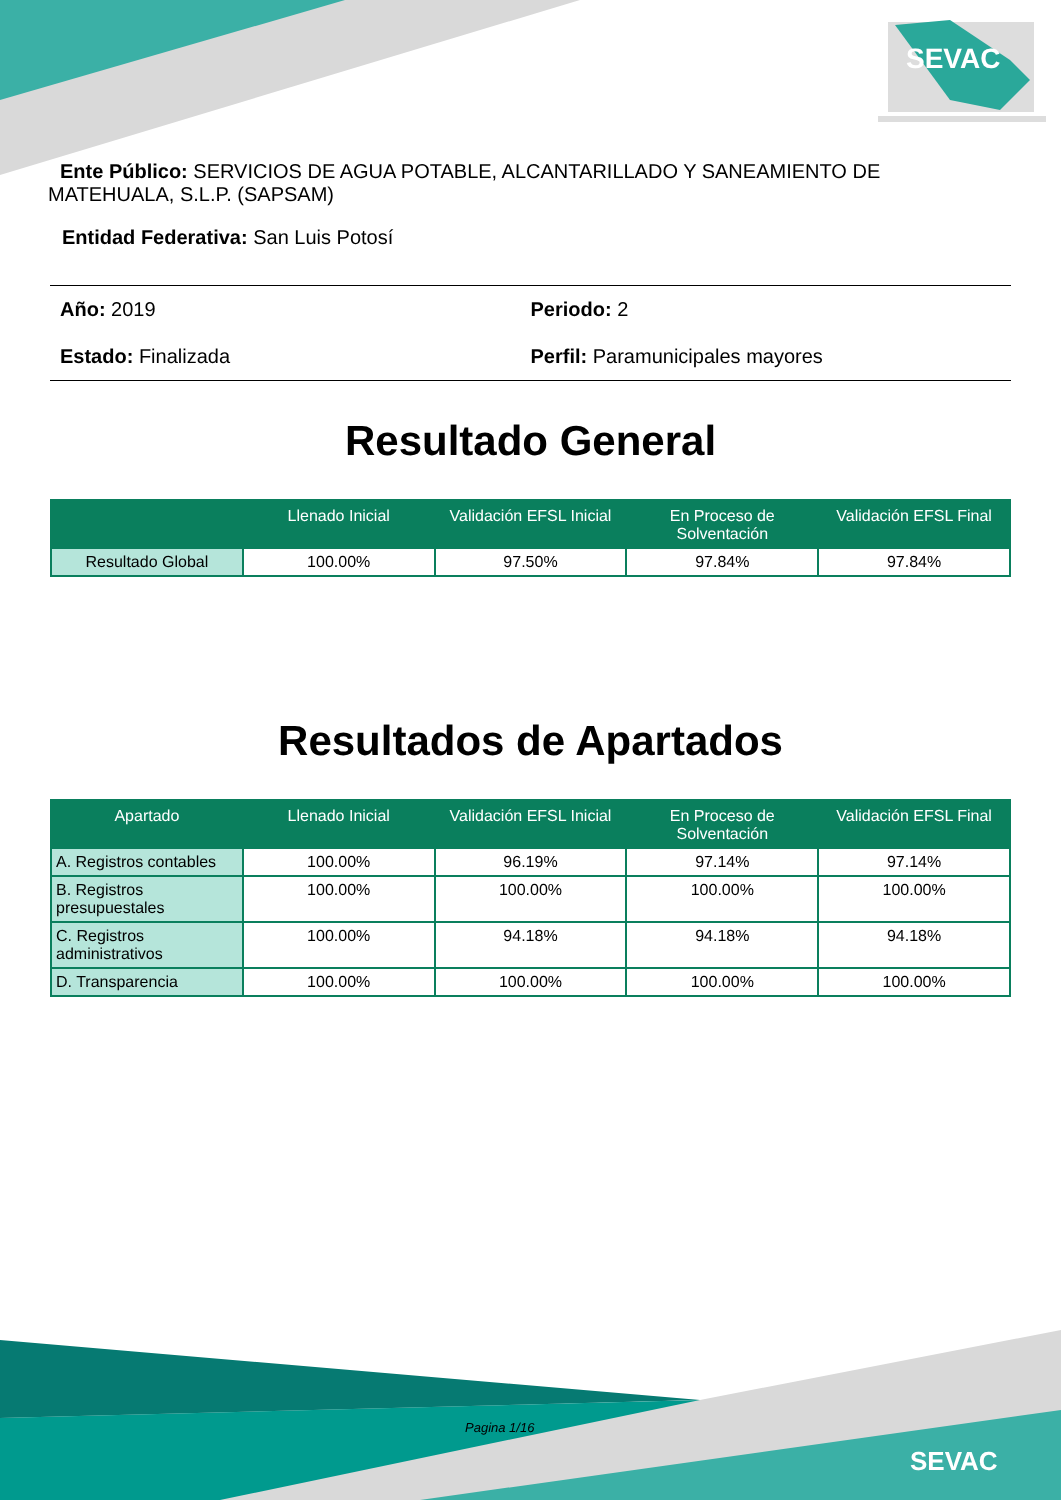SEVAC
SEVAC
Ente Público: SERVICIOS DE AGUA POTABLE, ALCANTARILLADO Y SANEAMIENTO DE MATEHUALA, S.L.P. (SAPSAM)
Entidad Federativa: San Luis Potosí
Año: 2019 Periodo: 2
Estado: Finalizada Perfil: Paramunicipales mayores
Resultado General
| | Llenado Inicial | Validación EFSL Inicial | En Proceso de Solventación | Validación EFSL Final |
| --- | --- | --- | --- | --- |
| Resultado Global | 100.00% | 97.50% | 97.84% | 97.84% |
Resultados de Apartados
| Apartado | Llenado Inicial | Validación EFSL Inicial | En Proceso de Solventación | Validación EFSL Final |
| --- | --- | --- | --- | --- |
| A. Registros contables | 100.00% | 96.19% | 97.14% | 97.14% |
| B. Registros presupuestales | 100.00% | 100.00% | 100.00% | 100.00% |
| C. Registros administrativos | 100.00% | 94.18% | 94.18% | 94.18% |
| D. Transparencia | 100.00% | 100.00% | 100.00% | 100.00% |
Pagina 1/16